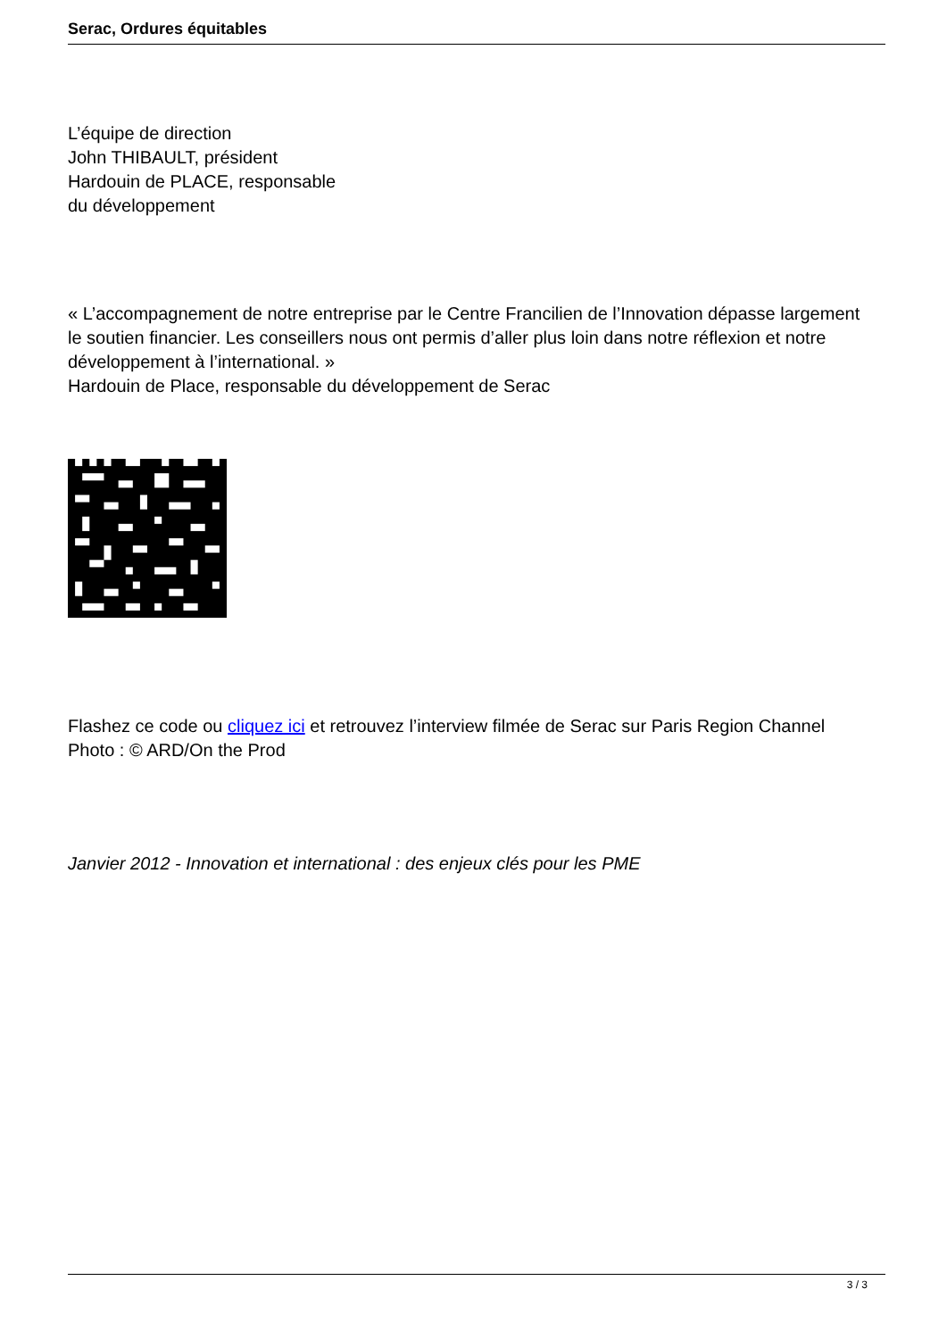Serac, Ordures équitables
L’équipe de direction
John THIBAULT, président
Hardouin de PLACE, responsable
du développement
« L’accompagnement de notre entreprise par le Centre Francilien de l’Innovation dépasse largement le soutien financier. Les conseillers nous ont permis d’aller plus loin dans notre réflexion et notre développement à l’international. »
Hardouin de Place, responsable du développement de Serac
Flashez ce code ou cliquez ici et retrouvez l’interview filmée de Serac sur Paris Region Channel
Photo : © ARD/On the Prod
Janvier 2012 - Innovation et international : des enjeux clés pour les PME
3 / 3